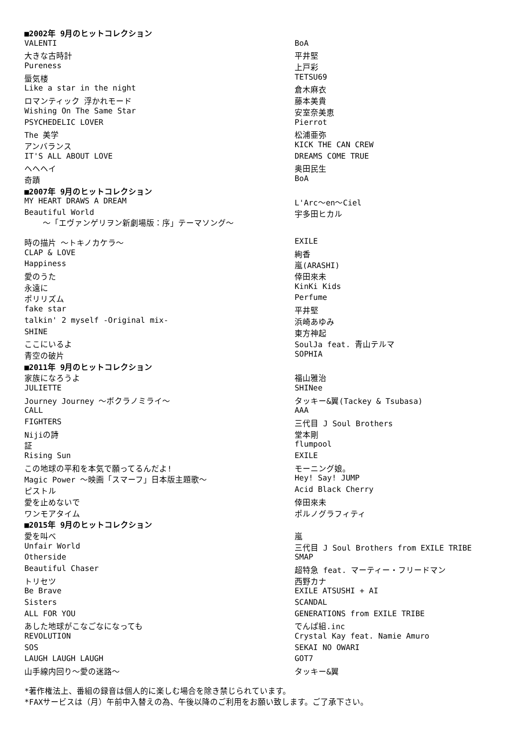| ■2002年 9月のヒットコレクション | |
| VALENTI | BoA |
| 大きな古時計 | 平井堅 |
| Pureness | 上戸彩 |
| 蜃気楼 | TETSU69 |
| Like a star in the night | 倉木麻衣 |
| ロマンティック 浮かれモード | 藤本美貴 |
| Wishing On The Same Star | 安室奈美恵 |
| PSYCHEDELIC LOVER | Pierrot |
| The 美学 | 松浦亜弥 |
| アンバランス | KICK THE CAN CREW |
| IT'S ALL ABOUT LOVE | DREAMS COME TRUE |
| ヘヘヘイ | 奥田民生 |
| 奇蹟 | BoA |
| ■2007年 9月のヒットコレクション | |
| MY HEART DRAWS A DREAM | L'Arc〜en〜Ciel |
| Beautiful World 〜「エヴァンゲリヲン新劇場版：序」テーマソング〜 | 宇多田ヒカル |
| 時の描片 〜トキノカケラ〜 | EXILE |
| CLAP & LOVE | 絢香 |
| Happiness | 嵐(ARASHI) |
| 愛のうた | 倖田來未 |
| 永遠に | KinKi Kids |
| ポリリズム | Perfume |
| fake star | 平井堅 |
| talkin' 2 myself -Original mix- | 浜崎あゆみ |
| SHINE | 東方神起 |
| ここにいるよ | SoulJa feat. 青山テルマ |
| 青空の破片 | SOPHIA |
| ■2011年 9月のヒットコレクション | |
| 家族になろうよ | 福山雅治 |
| JULIETTE | SHINee |
| Journey Journey 〜ボクラノミライ〜 | タッキー&翼(Tackey & Tsubasa) |
| CALL | AAA |
| FIGHTERS | 三代目 J Soul Brothers |
| Nijiの詩 | 堂本剛 |
| 証 | flumpool |
| Rising Sun | EXILE |
| この地球の平和を本気で願ってるんだよ! | モーニング娘。 |
| Magic Power 〜映画「スマーフ」日本版主題歌〜 | Hey! Say! JUMP |
| ピストル | Acid Black Cherry |
| 愛を止めないで | 倖田來未 |
| ワンモアタイム | ポルノグラフィティ |
| ■2015年 9月のヒットコレクション | |
| 愛を叫べ | 嵐 |
| Unfair World | 三代目 J Soul Brothers from EXILE TRIBE |
| Otherside | SMAP |
| Beautiful Chaser | 超特急 feat. マーティー・フリードマン |
| トリセツ | 西野カナ |
| Be Brave | EXILE ATSUSHI + AI |
| Sisters | SCANDAL |
| ALL FOR YOU | GENERATIONS from EXILE TRIBE |
| あした地球がこなごなになっても | でんぱ組.inc |
| REVOLUTION | Crystal Kay feat. Namie Amuro |
| SOS | SEKAI NO OWARI |
| LAUGH LAUGH LAUGH | GOT7 |
| 山手線内回り〜愛の迷路〜 | タッキー&翼 |
*著作権法上、番組の録音は個人的に楽しむ場合を除き禁じられています。
*FAXサービスは（月）午前中入替えの為、午後以降のご利用をお願い致します。ご了承下さい。